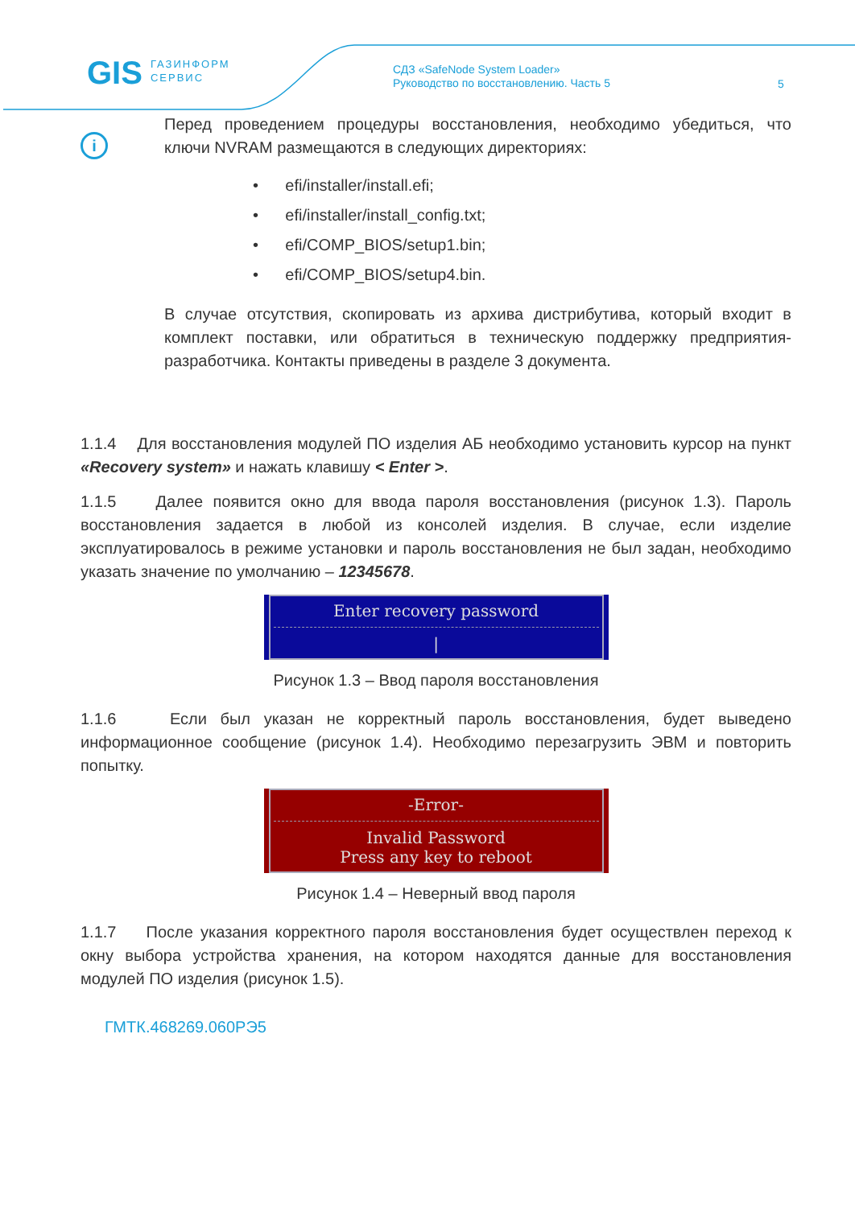GIS ГАЗИНФОРМ
СЕРВИС
СДЗ «SafeNode System Loader»
Руководство по восстановлению. Часть 5
5
i
Перед проведением процедуры восстановления, необходимо убедиться, что ключи NVRAM размещаются в следующих директориях:
• efi/installer/install.efi;
• efi/installer/install_config.txt;
• efi/COMP_BIOS/setup1.bin;
• efi/COMP_BIOS/setup4.bin.
В случае отсутствия, скопировать из архива дистрибутива, который входит в комплект поставки, или обратиться в техническую поддержку предприятия-разработчика. Контакты приведены в разделе 3 документа.
1.1.4 Для восстановления модулей ПО изделия АБ необходимо установить курсор на пункт «Recovery system» и нажать клавишу < Enter >.
1.1.5 Далее появится окно для ввода пароля восстановления (рисунок 1.3). Пароль восстановления задается в любой из консолей изделия. В случае, если изделие эксплуатировалось в режиме установки и пароль восстановления не был задан, необходимо указать значение по умолчанию – 12345678.
Enter recovery password
|
Рисунок 1.3 – Ввод пароля восстановления
1.1.6 Если был указан не корректный пароль восстановления, будет выведено информационное сообщение (рисунок 1.4). Необходимо перезагрузить ЭВМ и повторить попытку.
-Error-
Invalid Password
Press any key to reboot
Рисунок 1.4 – Неверный ввод пароля
1.1.7 После указания корректного пароля восстановления будет осуществлен переход к окну выбора устройства хранения, на котором находятся данные для восстановления модулей ПО изделия (рисунок 1.5).
ГМТК.468269.060РЭ5